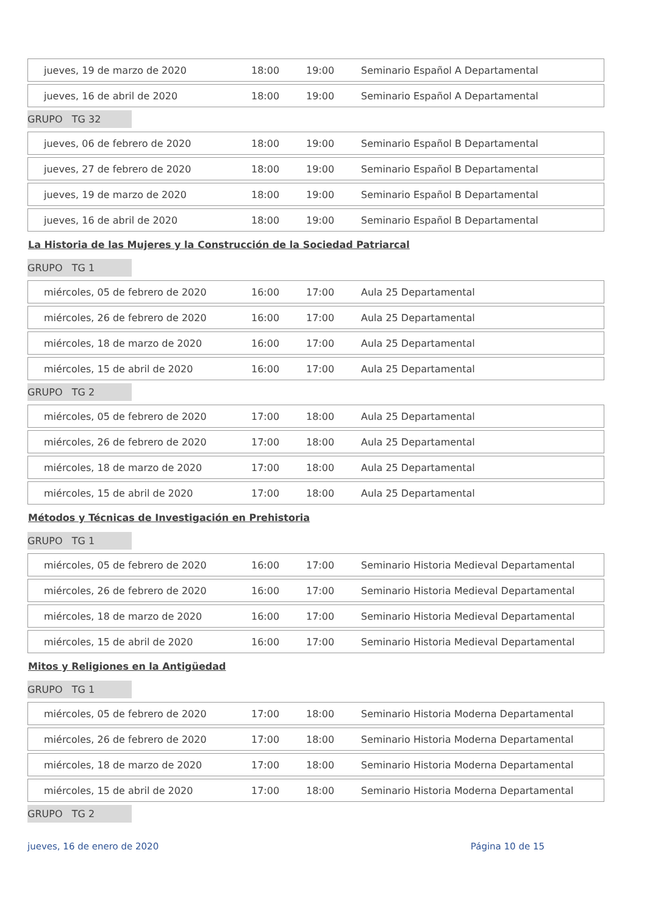| jueves, 19 de marzo de 2020 | 18:00 | 19:00 | Seminario Español A Departamental |
| jueves, 16 de abril de 2020 | 18:00 | 19:00 | Seminario Español A Departamental |
GRUPO TG 32
| jueves, 06 de febrero de 2020 | 18:00 | 19:00 | Seminario Español B Departamental |
| jueves, 27 de febrero de 2020 | 18:00 | 19:00 | Seminario Español B Departamental |
| jueves, 19 de marzo de 2020 | 18:00 | 19:00 | Seminario Español B Departamental |
| jueves, 16 de abril de 2020 | 18:00 | 19:00 | Seminario Español B Departamental |
La Historia de las Mujeres y la Construcción de la Sociedad Patriarcal
GRUPO TG 1
| miércoles, 05 de febrero de 2020 | 16:00 | 17:00 | Aula 25 Departamental |
| miércoles, 26 de febrero de 2020 | 16:00 | 17:00 | Aula 25 Departamental |
| miércoles, 18 de marzo de 2020 | 16:00 | 17:00 | Aula 25 Departamental |
| miércoles, 15 de abril de 2020 | 16:00 | 17:00 | Aula 25 Departamental |
GRUPO TG 2
| miércoles, 05 de febrero de 2020 | 17:00 | 18:00 | Aula 25 Departamental |
| miércoles, 26 de febrero de 2020 | 17:00 | 18:00 | Aula 25 Departamental |
| miércoles, 18 de marzo de 2020 | 17:00 | 18:00 | Aula 25 Departamental |
| miércoles, 15 de abril de 2020 | 17:00 | 18:00 | Aula 25 Departamental |
Métodos y Técnicas de Investigación en Prehistoria
GRUPO TG 1
| miércoles, 05 de febrero de 2020 | 16:00 | 17:00 | Seminario Historia Medieval Departamental |
| miércoles, 26 de febrero de 2020 | 16:00 | 17:00 | Seminario Historia Medieval Departamental |
| miércoles, 18 de marzo de 2020 | 16:00 | 17:00 | Seminario Historia Medieval Departamental |
| miércoles, 15 de abril de 2020 | 16:00 | 17:00 | Seminario Historia Medieval Departamental |
Mitos y Religiones en la Antigüedad
GRUPO TG 1
| miércoles, 05 de febrero de 2020 | 17:00 | 18:00 | Seminario Historia Moderna Departamental |
| miércoles, 26 de febrero de 2020 | 17:00 | 18:00 | Seminario Historia Moderna Departamental |
| miércoles, 18 de marzo de 2020 | 17:00 | 18:00 | Seminario Historia Moderna Departamental |
| miércoles, 15 de abril de 2020 | 17:00 | 18:00 | Seminario Historia Moderna Departamental |
GRUPO TG 2
jueves, 16 de enero de 2020 Página 10 de 15